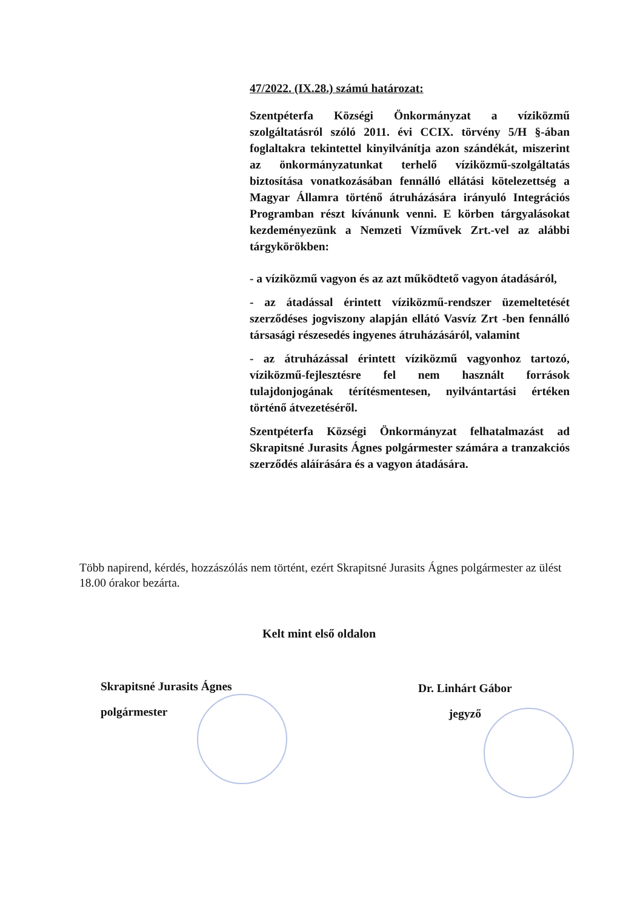47/2022. (IX.28.) számú határozat:
Szentpéterfa Községi Önkormányzat a víziközmű szolgáltatásról szóló 2011. évi CCIX. törvény 5/H §-ában foglaltakra tekintettel kinyilvánítja azon szándékát, miszerint az önkormányzatunkat terhelő víziközmű-szolgáltatás biztosítása vonatkozásában fennálló ellátási kötelezettség a Magyar Államra történő átruházására irányuló Integrációs Programban részt kívánunk venni. E körben tárgyalásokat kezdeményezünk a Nemzeti Vízművek Zrt.-vel az alábbi tárgykörökben:
- a víziközmű vagyon és az azt működtető vagyon átadásáról,
- az átadással érintett víziközmű-rendszer üzemeltetését szerződéses jogviszony alapján ellátó Vasvíz Zrt -ben fennálló társasági részesedés ingyenes átruházásáról, valamint
- az átruházással érintett víziközmű vagyonhoz tartozó, víziközmű-fejlesztésre fel nem használt források tulajdonjogának térítésmentesen, nyilvántartási értéken történő átvezetéséről.
Szentpéterfa Községi Önkormányzat felhatalmazást ad Skrapitsné Jurasits Ágnes polgármester számára a tranzakciós szerződés aláírására és a vagyon átadására.
Több napirend, kérdés, hozzászólás nem történt, ezért Skrapitsné Jurasits Ágnes polgármester az ülést 18.00 órakor bezárta.
Kelt mint első oldalon
Skrapitsné Jurasits Ágnes
polgármester
Dr. Linhárt Gábor
jegyző